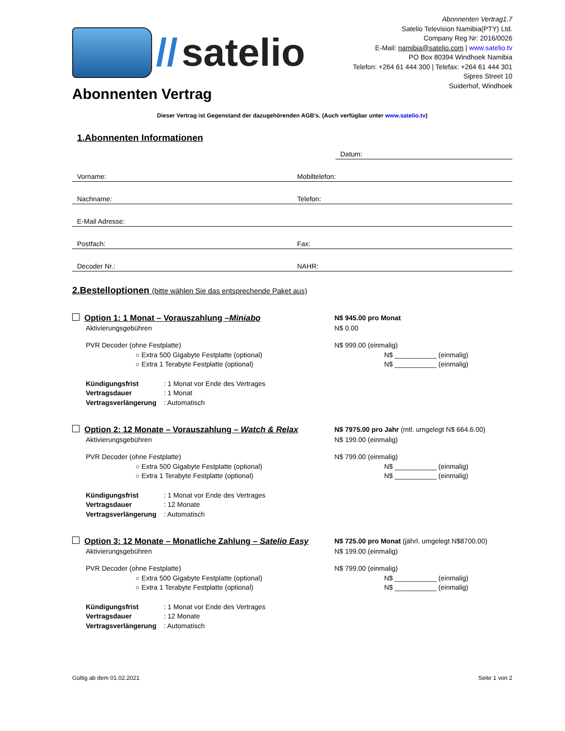// satelio
Abonnenten Vertrag1.7
Satelio Television Namibia(PTY) Ltd.
Company Reg Nr: 2016/0026
E-Mail: namibia@satelio.com | www.satelio.tv
PO Box 80394 Windhoek Namibia
Telefon: +264 61 444 300 | Telefax: +264 61 444 301
Sipres Street 10
Suiderhof, Windhoek
Abonnenten Vertrag
Dieser Vertrag ist Gegenstand der dazugehörenden AGB’s. (Auch verfügbar unter www.satelio.tv)
1.Abonnenten Informationen
Datum:
Vorname:
Mobiltelefon:
Nachname:
Telefon:
E-Mail Adresse:
Postfach:
Fax:
Decoder Nr.:
NAHR:
2.Bestelloptionen (bitte wählen Sie das entsprechende Paket aus)
Option 1: 1 Monat – Vorauszahlung –Miniabo
N$ 945.00 pro Monat
Aktivierungsgebühren N$ 0.00
PVR Decoder (ohne Festplatte) N$ 999.00 (einmalig)
○ Extra 500 Gigabyte Festplatte (optional) N$ ___________ (einmalig)
○ Extra 1 Terabyte Festplatte (optional) N$ ___________ (einmalig)
Kündigungsfrist: 1 Monat vor Ende des Vertrages
Vertragsdauer: 1 Monat
Vertragsverlängerung: Automatisch
Option 2: 12 Monate – Vorauszahlung – Watch & Relax
N$ 7975.00 pro Jahr (mtl. umgelegt N$ 664.6.00)
Aktivierungsgebühren N$ 199.00 (einmalig)
PVR Decoder (ohne Festplatte) N$ 799.00 (einmalig)
○ Extra 500 Gigabyte Festplatte (optional) N$ ___________ (einmalig)
○ Extra 1 Terabyte Festplatte (optional) N$ ___________ (einmalig)
Kündigungsfrist: 1 Monat vor Ende des Vertrages
Vertragsdauer: 12 Monate
Vertragsverlängerung: Automatisch
Option 3: 12 Monate – Monatliche Zahlung – Satelio Easy
N$ 725.00 pro Monat (jährl. umgelegt N$8700.00)
Aktivierungsgebühren N$ 199.00 (einmalig)
PVR Decoder (ohne Festplatte) N$ 799.00 (einmalig)
○ Extra 500 Gigabyte Festplatte (optional) N$ ___________ (einmalig)
○ Extra 1 Terabyte Festplatte (optional) N$ ___________ (einmalig)
Kündigungsfrist: 1 Monat vor Ende des Vertrages
Vertragsdauer: 12 Monate
Vertragsverlängerung: Automatisch
Gültig ab dem 01.02.2021 Seite 1 von 2